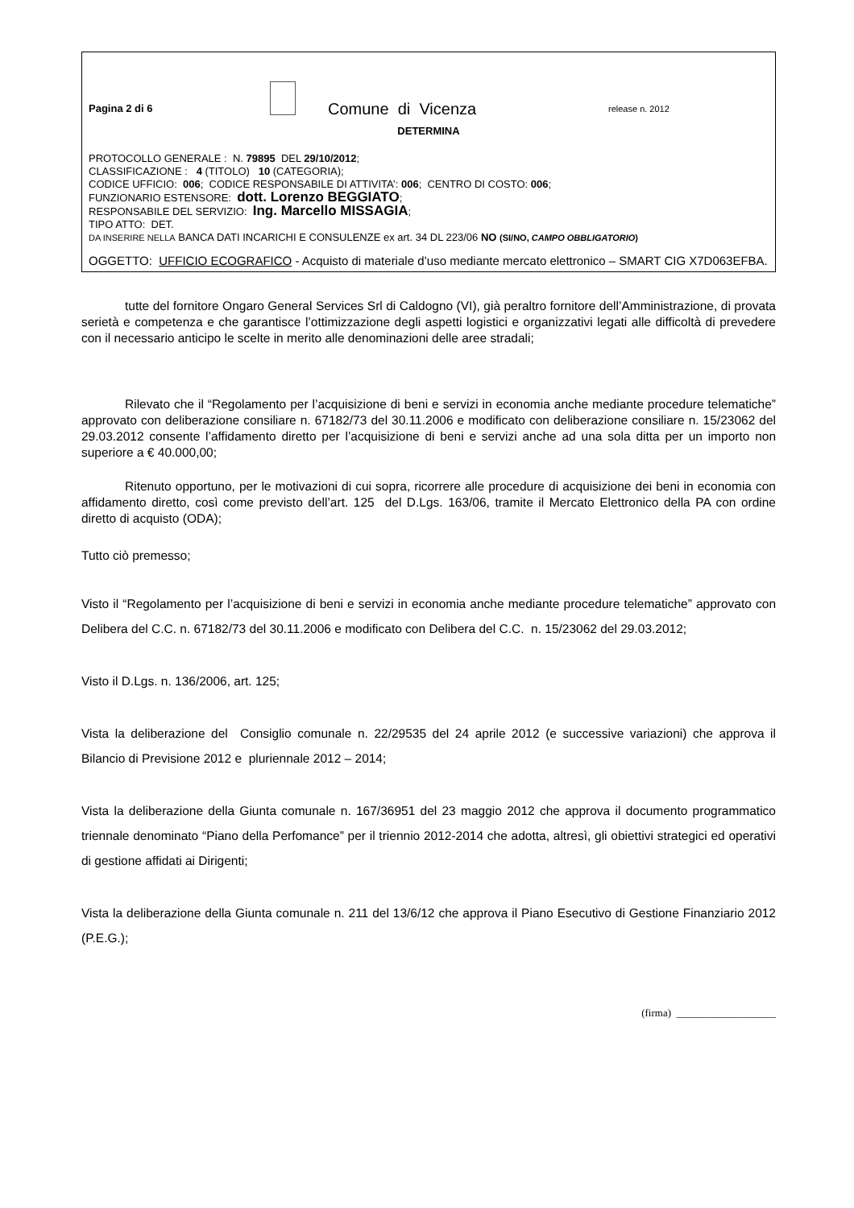Pagina 2 di 6
Comune di Vicenza
release n. 2012
DETERMINA
PROTOCOLLO GENERALE : N. 79895 DEL 29/10/2012;
CLASSIFICAZIONE : 4 (TITOLO) 10 (CATEGORIA);
CODICE UFFICIO: 006; CODICE RESPONSABILE DI ATTIVITA’: 006; CENTRO DI COSTO: 006;
FUNZIONARIO ESTENSORE: dott. Lorenzo BEGGIATO;
RESPONSABILE DEL SERVIZIO: Ing. Marcello MISSAGIA;
TIPO ATTO: DET.
DA INSERIRE NELLA BANCA DATI INCARICHI E CONSULENZE ex art. 34 DL 223/06 NO (SI/NO, CAMPO OBBLIGATORIO)
OGGETTO: UFFICIO ECOGRAFICO - Acquisto di materiale d’uso mediante mercato elettronico – SMART CIG X7D063EFBA.
tutte del fornitore Ongaro General Services Srl di Caldogno (VI), già peraltro fornitore dell’Amministrazione, di provata serietà e competenza e che garantisce l’ottimizzazione degli aspetti logistici e organizzativi legati alle difficoltà di prevedere con il necessario anticipo le scelte in merito alle denominazioni delle aree stradali;
Rilevato che il “Regolamento per l’acquisizione di beni e servizi in economia anche mediante procedure telematiche” approvato con deliberazione consiliare n. 67182/73 del 30.11.2006 e modificato con deliberazione consiliare n. 15/23062 del 29.03.2012 consente l’affidamento diretto per l’acquisizione di beni e servizi anche ad una sola ditta per un importo non superiore a € 40.000,00;
Ritenuto opportuno, per le motivazioni di cui sopra, ricorrere alle procedure di acquisizione dei beni in economia con affidamento diretto, così come previsto dell’art. 125 del D.Lgs. 163/06, tramite il Mercato Elettronico della PA con ordine diretto di acquisto (ODA);
Tutto ciò premesso;
Visto il “Regolamento per l’acquisizione di beni e servizi in economia anche mediante procedure telematiche” approvato con Delibera del C.C. n. 67182/73 del 30.11.2006 e modificato con Delibera del C.C. n. 15/23062 del 29.03.2012;
Visto il D.Lgs. n. 136/2006, art. 125;
Vista la deliberazione del Consiglio comunale n. 22/29535 del 24 aprile 2012 (e successive variazioni) che approva il Bilancio di Previsione 2012 e pluriennale 2012 – 2014;
Vista la deliberazione della Giunta comunale n. 167/36951 del 23 maggio 2012 che approva il documento programmatico triennale denominato “Piano della Perfomance” per il triennio 2012-2014 che adotta, altresì, gli obiettivi strategici ed operativi di gestione affidati ai Dirigenti;
Vista la deliberazione della Giunta comunale n. 211 del 13/6/12 che approva il Piano Esecutivo di Gestione Finanziario 2012 (P.E.G.);
(firma) ___________________